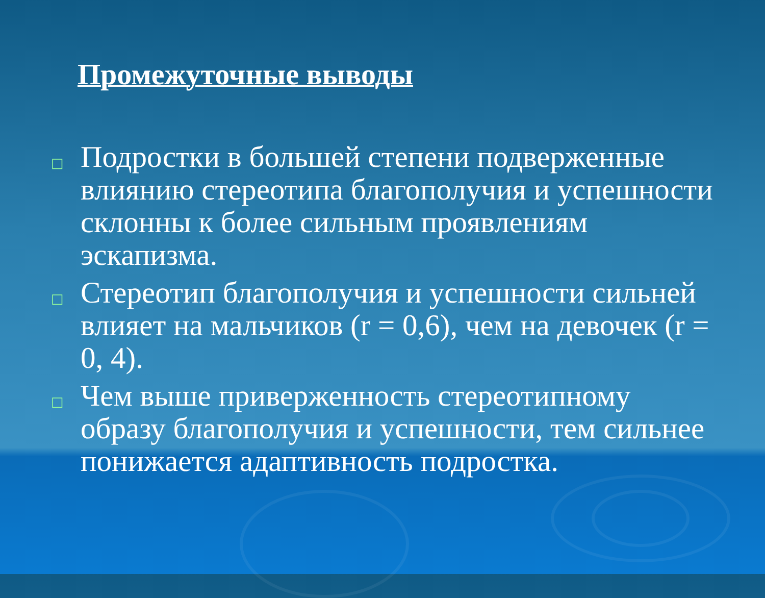Промежуточные выводы
□ Подростки в большей степени подверженные влиянию стереотипа благополучия и успешности склонны к более сильным проявлениям эскапизма.
□ Стереотип благополучия и успешности сильней влияет на мальчиков (r = 0,6), чем на девочек (r = 0, 4).
□ Чем выше приверженность стереотипному образу благополучия и успешности, тем сильнее понижается адаптивность подростка.